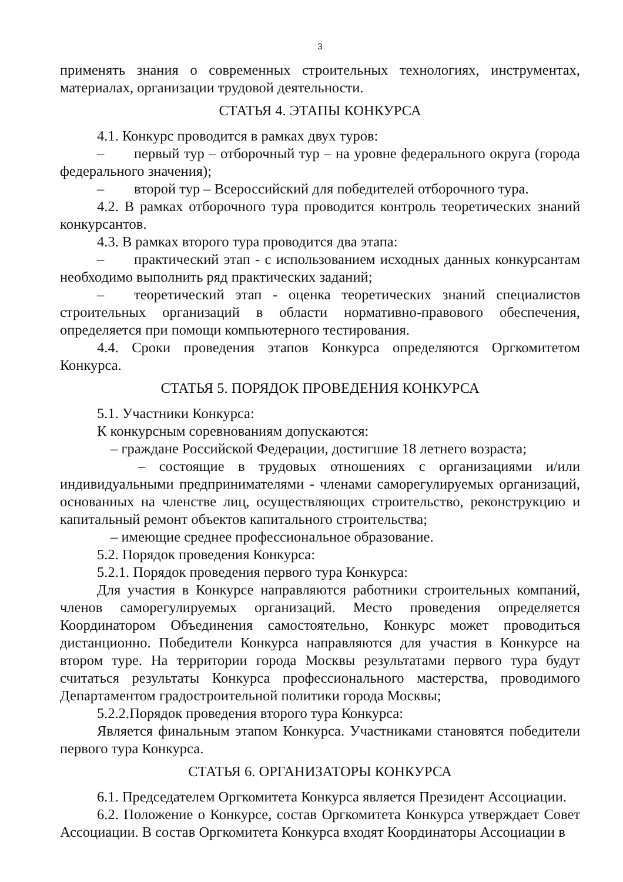3
применять знания о современных строительных технологиях, инструментах, материалах, организации трудовой деятельности.
СТАТЬЯ 4. ЭТАПЫ КОНКУРСА
4.1. Конкурс проводится в рамках двух туров:
– первый тур – отборочный тур – на уровне федерального округа (города федерального значения);
– второй тур – Всероссийский для победителей отборочного тура.
4.2. В рамках отборочного тура проводится контроль теоретических знаний конкурсантов.
4.3. В рамках второго тура проводится два этапа:
– практический этап - с использованием исходных данных конкурсантам необходимо выполнить ряд практических заданий;
– теоретический этап - оценка теоретических знаний специалистов строительных организаций в области нормативно-правового обеспечения, определяется при помощи компьютерного тестирования.
4.4. Сроки проведения этапов Конкурса определяются Оргкомитетом Конкурса.
СТАТЬЯ 5. ПОРЯДОК ПРОВЕДЕНИЯ КОНКУРСА
5.1. Участники Конкурса:
К конкурсным соревнованиям допускаются:
– граждане Российской Федерации, достигшие 18 летнего возраста;
– состоящие в трудовых отношениях с организациями и/или индивидуальными предпринимателями - членами саморегулируемых организаций, основанных на членстве лиц, осуществляющих строительство, реконструкцию и капитальный ремонт объектов капитального строительства;
– имеющие среднее профессиональное образование.
5.2. Порядок проведения Конкурса:
5.2.1. Порядок проведения первого тура Конкурса:
Для участия в Конкурсе направляются работники строительных компаний, членов саморегулируемых организаций. Место проведения определяется Координатором Объединения самостоятельно, Конкурс может проводиться дистанционно. Победители Конкурса направляются для участия в Конкурсе на втором туре. На территории города Москвы результатами первого тура будут считаться результаты Конкурса профессионального мастерства, проводимого Департаментом градостроительной политики города Москвы;
5.2.2.Порядок проведения второго тура Конкурса:
Является финальным этапом Конкурса. Участниками становятся победители первого тура Конкурса.
СТАТЬЯ 6. ОРГАНИЗАТОРЫ КОНКУРСА
6.1. Председателем Оргкомитета Конкурса является Президент Ассоциации.
6.2. Положение о Конкурсе, состав Оргкомитета Конкурса утверждает Совет Ассоциации. В состав Оргкомитета Конкурса входят Координаторы Ассоциации в